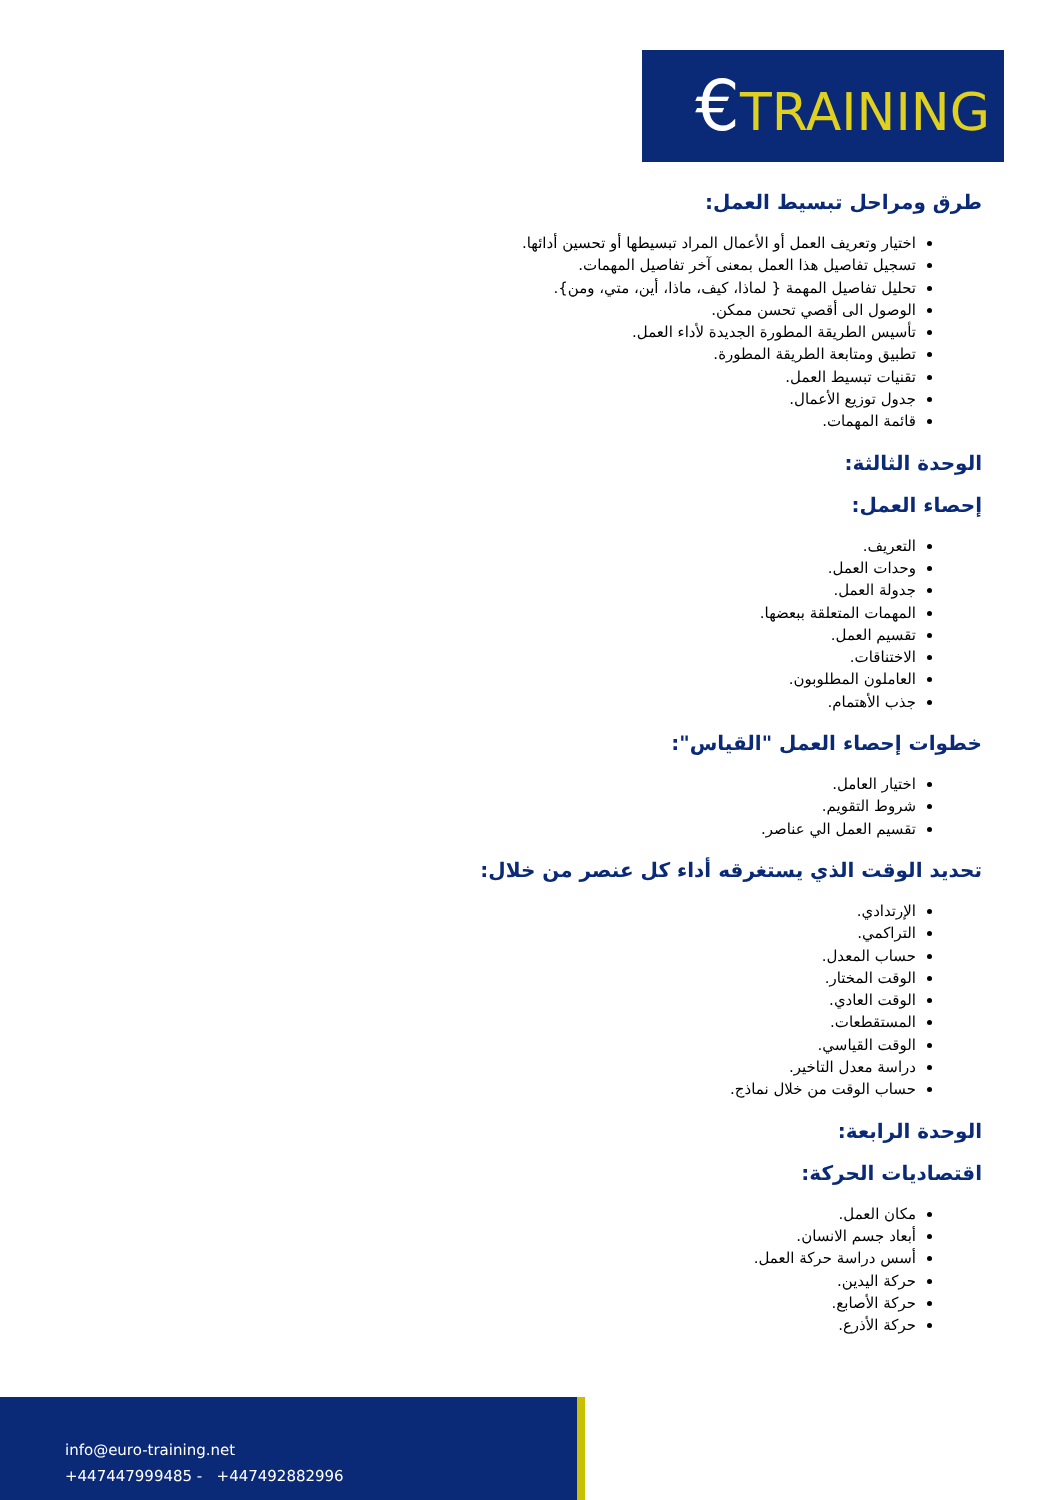€TRAINING
طرق ومراحل تبسيط العمل:
اختيار وتعريف العمل أو الأعمال المراد تبسيطها أو تحسين أدائها.
تسجيل تفاصيل هذا العمل بمعنى آخر تفاصيل المهمات.
تحليل تفاصيل المهمة { لماذا، كيف، ماذا، أين، متي، ومن}.
الوصول الى أقصي تحسن ممكن.
تأسيس الطريقة المطورة الجديدة لأداء العمل.
تطبيق ومتابعة الطريقة المطورة.
تقنيات تبسيط العمل.
جدول توزيع الأعمال.
قائمة المهمات.
الوحدة الثالثة:
إحصاء العمل:
التعريف.
وحدات العمل.
جدولة العمل.
المهمات المتعلقة ببعضها.
تقسيم العمل.
الاختناقات.
العاملون المطلوبون.
جذب الأهتمام.
خطوات إحصاء العمل "القياس":
اختيار العامل.
شروط التقويم.
تقسيم العمل الي عناصر.
تحديد الوقت الذي يستغرقه أداء كل عنصر من خلال:
الإرتدادي.
التراكمي.
حساب المعدل.
الوقت المختار.
الوقت العادي.
المستقطعات.
الوقت القياسي.
دراسة معدل التاخير.
حساب الوقت من خلال نماذج.
الوحدة الرابعة:
اقتصاديات الحركة:
مكان العمل.
أبعاد جسم الانسان.
أسس دراسة حركة العمل.
حركة اليدين.
حركة الأصابع.
حركة الأذرع.
info@euro-training.net
+447447999485 - +447492882996